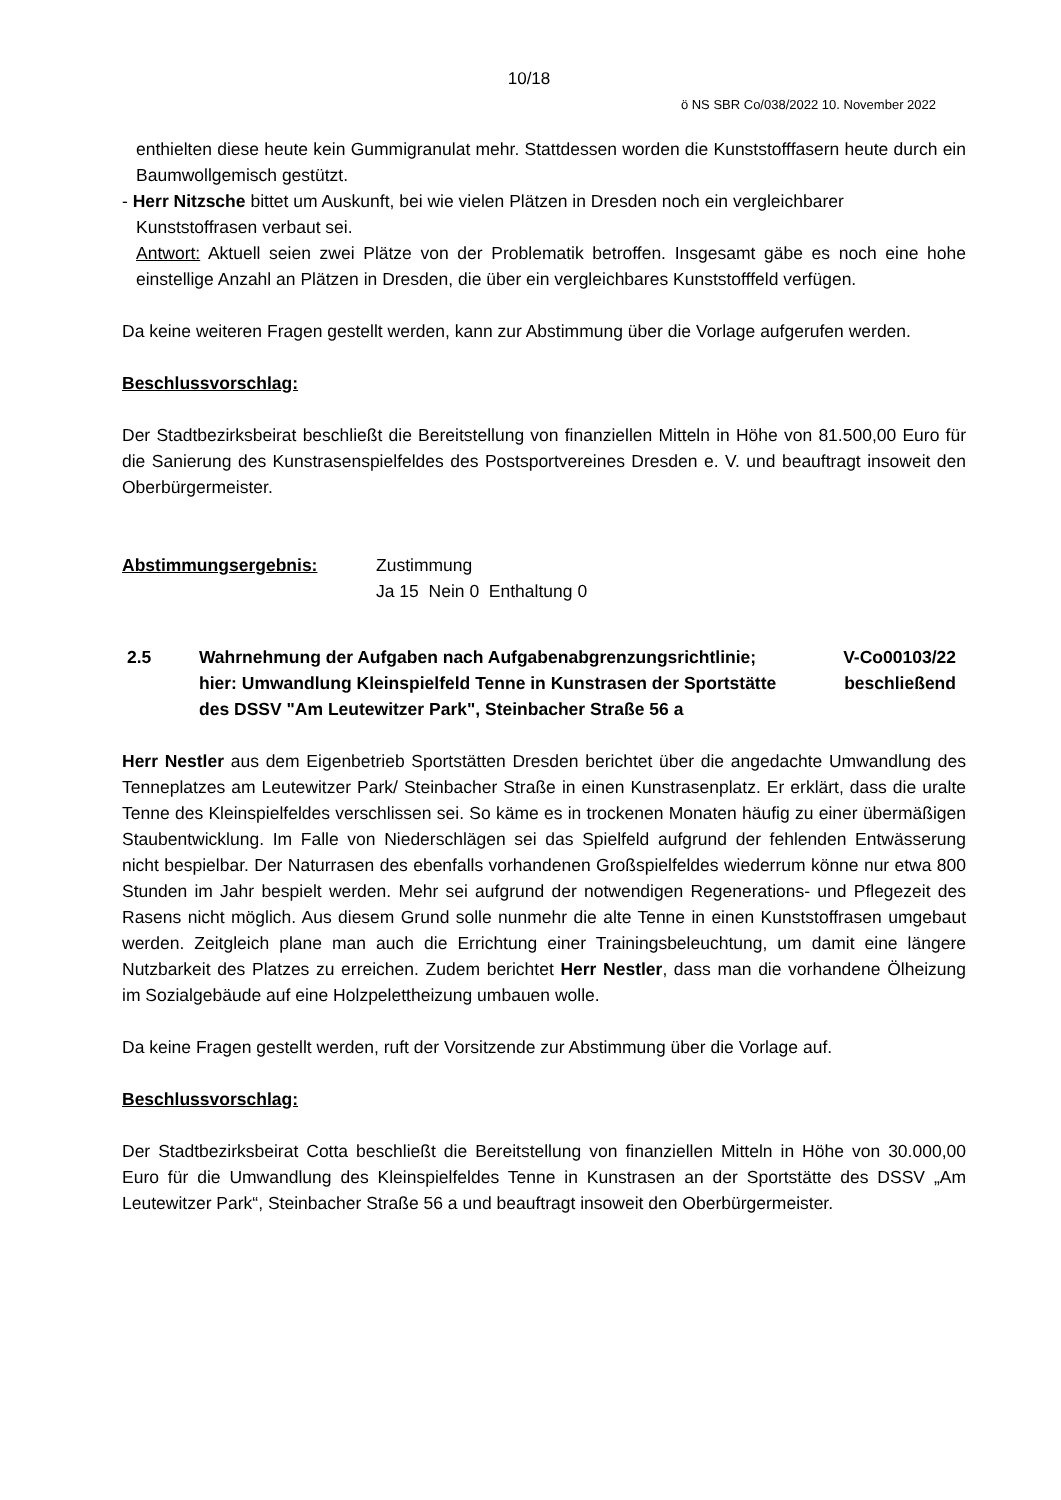10/18
ö NS SBR Co/038/2022 10. November 2022
enthielten diese heute kein Gummigranulat mehr. Stattdessen worden die Kunststofffasern heute durch ein Baumwollgemisch gestützt.
- Herr Nitzsche bittet um Auskunft, bei wie vielen Plätzen in Dresden noch ein vergleichbarer
Kunststoffrasen verbaut sei.
Antwort: Aktuell seien zwei Plätze von der Problematik betroffen. Insgesamt gäbe es noch eine hohe einstellige Anzahl an Plätzen in Dresden, die über ein vergleichbares Kunststofffeld verfügen.
Da keine weiteren Fragen gestellt werden, kann zur Abstimmung über die Vorlage aufgerufen werden.
Beschlussvorschlag:
Der Stadtbezirksbeirat beschließt die Bereitstellung von finanziellen Mitteln in Höhe von 81.500,00 Euro für die Sanierung des Kunstrasenspielfeldes des Postsportvereines Dresden e. V. und beauftragt insoweit den Oberbürgermeister.
Abstimmungsergebnis: Zustimmung
Ja 15 Nein 0 Enthaltung 0
2.5 Wahrnehmung der Aufgaben nach Aufgabenabgrenzungsrichtlinie; hier: Umwandlung Kleinspielfeld Tenne in Kunstrasen der Sportstätte des DSSV "Am Leutewitzer Park", Steinbacher Straße 56 a
V-Co00103/22
beschließend
Herr Nestler aus dem Eigenbetrieb Sportstätten Dresden berichtet über die angedachte Umwandlung des Tenneplatzes am Leutewitzer Park/ Steinbacher Straße in einen Kunstrasenplatz. Er erklärt, dass die uralte Tenne des Kleinspielfeldes verschlissen sei. So käme es in trockenen Monaten häufig zu einer übermäßigen Staubentwicklung. Im Falle von Niederschlägen sei das Spielfeld aufgrund der fehlenden Entwässerung nicht bespielbar. Der Naturrasen des ebenfalls vorhandenen Großspielfeldes wiederrum könne nur etwa 800 Stunden im Jahr bespielt werden. Mehr sei aufgrund der notwendigen Regenerations- und Pflegezeit des Rasens nicht möglich. Aus diesem Grund solle nunmehr die alte Tenne in einen Kunststoffrasen umgebaut werden. Zeitgleich plane man auch die Errichtung einer Trainingsbeleuchtung, um damit eine längere Nutzbarkeit des Platzes zu erreichen. Zudem berichtet Herr Nestler, dass man die vorhandene Ölheizung im Sozialgebäude auf eine Holzpelettheizung umbauen wolle.
Da keine Fragen gestellt werden, ruft der Vorsitzende zur Abstimmung über die Vorlage auf.
Beschlussvorschlag:
Der Stadtbezirksbeirat Cotta beschließt die Bereitstellung von finanziellen Mitteln in Höhe von 30.000,00 Euro für die Umwandlung des Kleinspielfeldes Tenne in Kunstrasen an der Sportstätte des DSSV „Am Leutewitzer Park“, Steinbacher Straße 56 a und beauftragt insoweit den Oberbürgermeister.